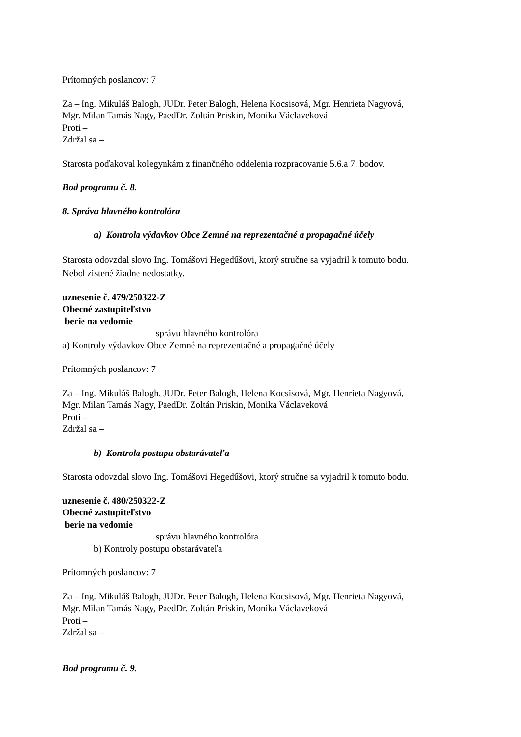Prítomných poslancov: 7
Za – Ing. Mikuláš Balogh, JUDr. Peter Balogh, Helena Kocsisová, Mgr. Henrieta Nagyová,
Mgr. Milan Tamás Nagy, PaedDr. Zoltán Priskin, Monika Václaveková
Proti –
Zdržal sa –
Starosta poďakoval kolegynkám z finančného oddelenia rozpracovanie 5.6.a 7. bodov.
Bod programu č. 8.
8. Správa hlavného kontrolóra
a) Kontrola výdavkov Obce Zemné na reprezentačné a propagačné účely
Starosta odovzdal slovo Ing. Tomášovi Hegedűšovi, ktorý stručne sa vyjadril k tomuto bodu.
Nebol zistené žiadne nedostatky.
uznesenie č. 479/250322-Z
Obecné zastupiteľstvo
berie na vedomie
správu hlavného kontrolóra
a) Kontroly výdavkov Obce Zemné na reprezentačné a propagačné účely
Prítomných poslancov: 7
Za – Ing. Mikuláš Balogh, JUDr. Peter Balogh, Helena Kocsisová, Mgr. Henrieta Nagyová,
Mgr. Milan Tamás Nagy, PaedDr. Zoltán Priskin, Monika Václaveková
Proti –
Zdržal sa –
b) Kontrola postupu obstarávateľa
Starosta odovzdal slovo Ing. Tomášovi Hegedűšovi, ktorý stručne sa vyjadril k tomuto bodu.
uznesenie č. 480/250322-Z
Obecné zastupiteľstvo
berie na vedomie
správu hlavného kontrolóra
b) Kontroly postupu obstarávateľa
Prítomných poslancov: 7
Za – Ing. Mikuláš Balogh, JUDr. Peter Balogh, Helena Kocsisová, Mgr. Henrieta Nagyová,
Mgr. Milan Tamás Nagy, PaedDr. Zoltán Priskin, Monika Václaveková
Proti –
Zdržal sa –
Bod programu č. 9.